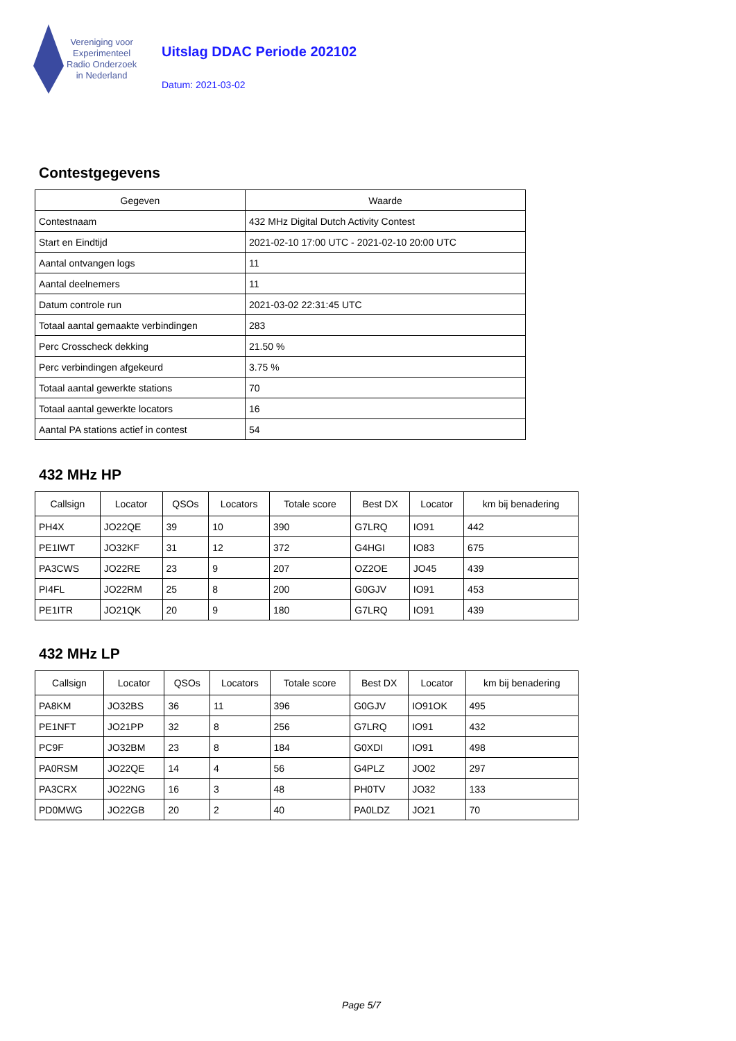Vereniging voor
Experimenteel
Radio Onderzoek
in Nederland
Uitslag DDAC Periode 202102
Datum: 2021-03-02
Contestgegevens
| Gegeven | Waarde |
| --- | --- |
| Contestnaam | 432 MHz Digital Dutch Activity Contest |
| Start en Eindtijd | 2021-02-10 17:00 UTC - 2021-02-10 20:00 UTC |
| Aantal ontvangen logs | 11 |
| Aantal deelnemers | 11 |
| Datum controle run | 2021-03-02 22:31:45 UTC |
| Totaal aantal gemaakte verbindingen | 283 |
| Perc Crosscheck dekking | 21.50 % |
| Perc verbindingen afgekeurd | 3.75 % |
| Totaal aantal gewerkte stations | 70 |
| Totaal aantal gewerkte locators | 16 |
| Aantal PA stations actief in contest | 54 |
432 MHz HP
| Callsign | Locator | QSOs | Locators | Totale score | Best DX | Locator | km bij benadering |
| --- | --- | --- | --- | --- | --- | --- | --- |
| PH4X | JO22QE | 39 | 10 | 390 | G7LRQ | IO91 | 442 |
| PE1IWT | JO32KF | 31 | 12 | 372 | G4HGI | IO83 | 675 |
| PA3CWS | JO22RE | 23 | 9 | 207 | OZ2OE | JO45 | 439 |
| PI4FL | JO22RM | 25 | 8 | 200 | G0GJV | IO91 | 453 |
| PE1ITR | JO21QK | 20 | 9 | 180 | G7LRQ | IO91 | 439 |
432 MHz LP
| Callsign | Locator | QSOs | Locators | Totale score | Best DX | Locator | km bij benadering |
| --- | --- | --- | --- | --- | --- | --- | --- |
| PA8KM | JO32BS | 36 | 11 | 396 | G0GJV | IO91OK | 495 |
| PE1NFT | JO21PP | 32 | 8 | 256 | G7LRQ | IO91 | 432 |
| PC9F | JO32BM | 23 | 8 | 184 | G0XDI | IO91 | 498 |
| PA0RSM | JO22QE | 14 | 4 | 56 | G4PLZ | JO02 | 297 |
| PA3CRX | JO22NG | 16 | 3 | 48 | PH0TV | JO32 | 133 |
| PD0MWG | JO22GB | 20 | 2 | 40 | PA0LDZ | JO21 | 70 |
Page 5/7